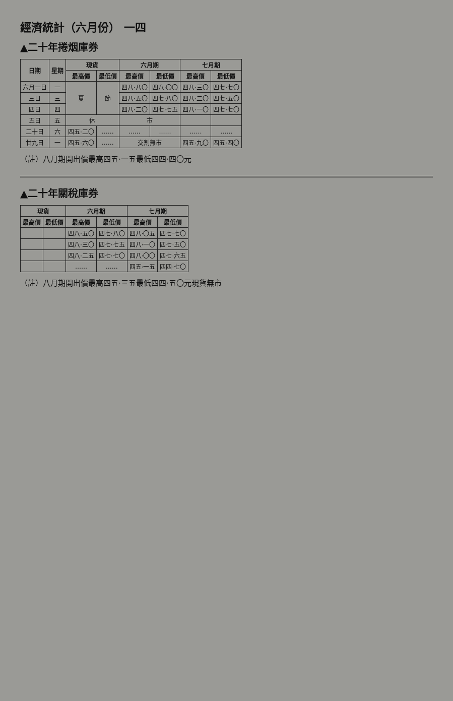經濟統計（六月份） 一四
▲二十年捲烟庫券
| 日期 | 星期 | 現貨 | | 六月期 | | 七月期 | |
| --- | --- | --- | --- | --- | --- | --- | --- |
| | | 最高價 | 最低價 | 最高價 | 最低價 | 最高價 | 最低價 |
| 六月一日 | 一 | 夏 | 節 | 四八·八〇 | 四八·〇〇 | 四八·三〇 | 四七·七〇 |
| 三日 | 三 | | | 四八·五〇 | 四七·八〇 | 四八·二〇 | 四七·五〇 |
| 四日 | 四 | | | 四八·二〇 | 四七·七五 | 四八·一〇 | 四七·七〇 |
| 五日 | 五 | 休 | | 市 | | | |
| 二十日 | 六 | 四五·二〇 | …… | …… | …… | …… | …… |
| 廿九日 | 一 | 四五·六〇 | …… | 交割無市 | | 四五·九〇 | 四五·四〇 |
（註）八月期開出價最高四五·一五最低四四·四〇元
▲二十年關稅庫券
| 現貨 | | 六月期 | | 七月期 | |
| --- | --- | --- | --- | --- | --- |
| 最高價 | 最低價 | 最高價 | 最低價 | 最高價 | 最低價 |
| | | 四八·五〇 | 四七·八〇 | 四八·〇五 | 四七·七〇 |
| | | 四八·三〇 | 四七·七五 | 四八·一〇 | 四七·五〇 |
| | | 四八·二五 | 四七·七〇 | 四八·〇〇 | 四七·六五 |
| | | …… | …… | 四五·一五 | 四四·七〇 |
（註）八月期開出價最高四五·三五最低四四·五〇元現貨無市